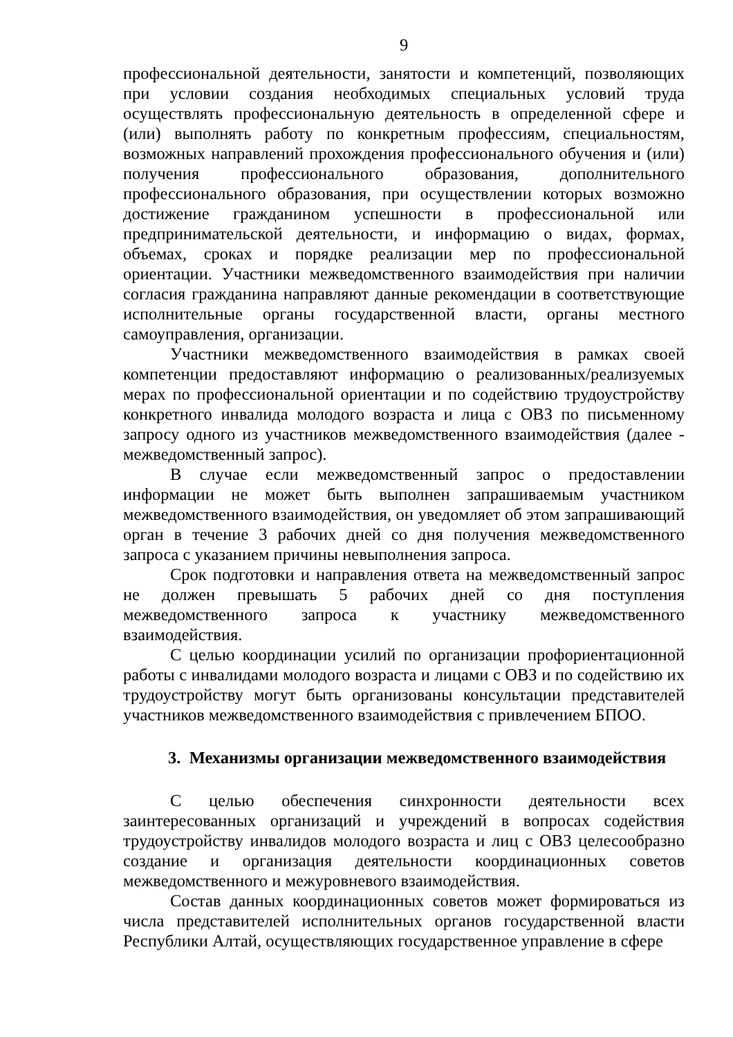9
профессиональной деятельности, занятости и компетенций, позволяющих при условии создания необходимых специальных условий труда осуществлять профессиональную деятельность в определенной сфере и (или) выполнять работу по конкретным профессиям, специальностям, возможных направлений прохождения профессионального обучения и (или) получения профессионального образования, дополнительного профессионального образования, при осуществлении которых возможно достижение гражданином успешности в профессиональной или предпринимательской деятельности, и информацию о видах, формах, объемах, сроках и порядке реализации мер по профессиональной ориентации. Участники межведомственного взаимодействия при наличии согласия гражданина направляют данные рекомендации в соответствующие исполнительные органы государственной власти, органы местного самоуправления, организации.
Участники межведомственного взаимодействия в рамках своей компетенции предоставляют информацию о реализованных/реализуемых мерах по профессиональной ориентации и по содействию трудоустройству конкретного инвалида молодого возраста и лица с ОВЗ по письменному запросу одного из участников межведомственного взаимодействия (далее - межведомственный запрос).
В случае если межведомственный запрос о предоставлении информации не может быть выполнен запрашиваемым участником межведомственного взаимодействия, он уведомляет об этом запрашивающий орган в течение 3 рабочих дней со дня получения межведомственного запроса с указанием причины невыполнения запроса.
Срок подготовки и направления ответа на межведомственный запрос не должен превышать 5 рабочих дней со дня поступления межведомственного запроса к участнику межведомственного взаимодействия.
С целью координации усилий по организации профориентационной работы с инвалидами молодого возраста и лицами с ОВЗ и по содействию их трудоустройству могут быть организованы консультации представителей участников межведомственного взаимодействия с привлечением БПОО.
3. Механизмы организации межведомственного взаимодействия
С целью обеспечения синхронности деятельности всех заинтересованных организаций и учреждений в вопросах содействия трудоустройству инвалидов молодого возраста и лиц с ОВЗ целесообразно создание и организация деятельности координационных советов межведомственного и межуровневого взаимодействия.
Состав данных координационных советов может формироваться из числа представителей исполнительных органов государственной власти Республики Алтай, осуществляющих государственное управление в сфере